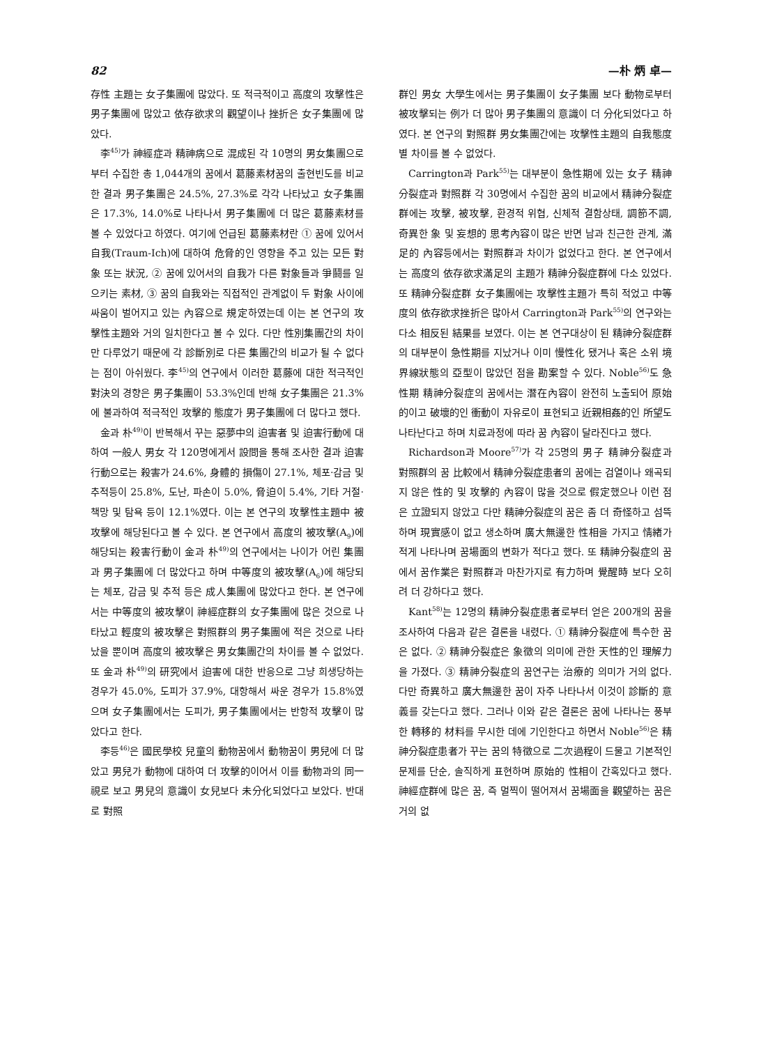82 —朴 炳 卓—
存性 主題는 女子集團에 많았다. 또 적극적이고 高度의 攻擊性은 男子集團에 많았고 依存欲求의 觀望이나 挫折은 女子集團에 많았다.
李<sup>45)</sup>가 神經症과 精神病으로 混成된 각 10명의 男女集團으로부터 수집한 총 1,044개의 꿈에서 葛藤素材꿈의 출현빈도를 비교한 결과 男子集團은 24.5%, 27.3%로 각각 나타났고 女子集團은 17.3%, 14.0%로 나타나서 男子集團에 더 많은 葛藤素材를 볼 수 있었다고 하였다. 여기에 언급된 葛藤素材란 ① 꿈에 있어서 自我(Traum-Ich)에 대하여 危脅的인 영향을 주고 있는 모든 對象 또는 狀況, ② 꿈에 있어서의 自我가 다른 對象들과 爭鬪를 일으키는 素材, ③ 꿈의 自我와는 직접적인 관계없이 두 對象 사이에 싸움이 벌어지고 있는 內容으로 規定하였는데 이는 본 연구의 攻擊性主題와 거의 일치한다고 볼 수 있다. 다만 性別集團간의 차이만 다루었기 때문에 각 診斷別로 다른 集團간의 비교가 될 수 없다는 점이 아쉬웠다. 李<sup>45)</sup>의 연구에서 이러한 葛藤에 대한 적극적인 對決의 경향은 男子集團이 53.3%인데 반해 女子集團은 21.3%에 불과하여 적극적인 攻擊的 態度가 男子集團에 더 많다고 했다.
金과 朴<sup>49)</sup>이 반복해서 꾸는 惡夢中의 迫害者 및 迫害行動에 대하여 一般人 男女 각 120명에게서 設問을 통해 조사한 결과 迫害行動으로는 殺害가 24.6%, 身體的 損傷이 27.1%, 체포·감금 및 추적등이 25.8%, 도난, 파손이 5.0%, 脅迫이 5.4%, 기타 거절·책망 및 탐욕 등이 12.1%였다. 이는 본 연구의 攻擊性主題中 被攻擊에 해당된다고 볼 수 있다. 본 연구에서 高度의 被攻擊(A<sub>9</sub>)에 해당되는 殺害行動이 金과 朴<sup>49)</sup>의 연구에서는 나이가 어린 集團과 男子集團에 더 많았다고 하며 中等度의 被攻擊(A<sub>6</sub>)에 해당되는 체포, 감금 및 추적 등은 成人集團에 많았다고 한다. 본 연구에서는 中等度의 被攻擊이 神經症群의 女子集團에 많은 것으로 나타났고 輕度의 被攻擊은 對照群의 男子集團에 적은 것으로 나타났을 뿐이며 高度의 被攻擊은 男女集團간의 차이를 볼 수 없었다. 또 金과 朴<sup>49)</sup>의 研究에서 迫害에 대한 반응으로 그냥 희생당하는 경우가 45.0%, 도피가 37.9%, 대항해서 싸운 경우가 15.8%였으며 女子集團에서는 도피가, 男子集團에서는 반항적 攻擊이 많았다고 한다.
李등<sup>46)</sup>은 國民學校 兒童의 動物꿈에서 動物꿈이 男兒에 더 많았고 男兒가 動物에 대하여 더 攻擊的이어서 이를 動物과의 同一視로 보고 男兒의 意識이 女兒보다 未分化되었다고 보았다. 반대로 對照
群인 男女 大學生에서는 男子集團이 女子集團 보다 動物로부터 被攻擊되는 例가 더 많아 男子集團의 意識이 더 分化되었다고 하였다. 본 연구의 對照群 男女集團간에는 攻擊性主題의 自我態度별 차이를 볼 수 없었다.
Carrington과 Park<sup>55)</sup>는 대부분이 急性期에 있는 女子 精神分裂症과 對照群 각 30명에서 수집한 꿈의 비교에서 精神分裂症群에는 攻擊, 被攻擊, 환경적 위협, 신체적 결함상태, 調節不調, 奇異한 象 및 妄想的 思考內容이 많은 반면 남과 친근한 관계, 滿足的 內容등에서는 對照群과 차이가 없었다고 한다. 본 연구에서는 高度의 依存欲求滿足의 主題가 精神分裂症群에 다소 있었다. 또 精神分裂症群 女子集團에는 攻擊性主題가 특히 적었고 中等度의 依存欲求挫折은 많아서 Carrington과 Park<sup>55)</sup>의 연구와는 다소 相反된 結果를 보였다. 이는 본 연구대상이 된 精神分裂症群의 대부분이 急性期를 지났거나 이미 慢性化 됐거나 혹은 소위 境界線狀態의 亞型이 많았던 점을 勘案할 수 있다. Noble<sup>56)</sup>도 急性期 精神分裂症의 꿈에서는 潛在內容이 완전히 노출되어 原始的이고 破壞的인 衝動이 자유로이 표현되고 近親相姦的인 所望도 나타난다고 하며 치료과정에 따라 꿈 內容이 달라진다고 했다.
Richardson과 Moore<sup>57)</sup>가 각 25명의 男子 精神分裂症과 對照群의 꿈 比較에서 精神分裂症患者의 꿈에는 검열이나 왜곡되지 않은 性的 및 攻擊的 內容이 많을 것으로 假定했으나 이런 점은 立證되지 않았고 다만 精神分裂症의 꿈은 좀 더 奇怪하고 섬뜩하며 現實感이 없고 생소하며 廣大無邊한 性相을 가지고 情緖가 적게 나타나며 꿈場面의 변화가 적다고 했다. 또 精神分裂症의 꿈에서 꿈作業은 對照群과 마찬가지로 有力하며 覺醒時 보다 오히려 더 강하다고 했다.
Kant<sup>58)</sup>는 12명의 精神分裂症患者로부터 얻은 200개의 꿈을 조사하여 다음과 같은 결론을 내렸다. ① 精神分裂症에 특수한 꿈은 없다. ② 精神分裂症은 象徵의 의미에 관한 天性的인 理解力을 가졌다. ③ 精神分裂症의 꿈연구는 治療的 의미가 거의 없다. 다만 奇異하고 廣大無邊한 꿈이 자주 나타나서 이것이 診斷的 意義를 갖는다고 했다. 그러나 이와 같은 결론은 꿈에 나타나는 풍부한 轉移的 材料를 무시한 데에 기인한다고 하면서 Noble<sup>56)</sup>은 精神分裂症患者가 꾸는 꿈의 特徵으로 二次過程이 드물고 기본적인 문제를 단순, 솔직하게 표현하며 原始的 性相이 간혹있다고 했다. 神經症群에 많은 꿈, 즉 멀찍이 떨어져서 꿈場面을 觀望하는 꿈은 거의 없